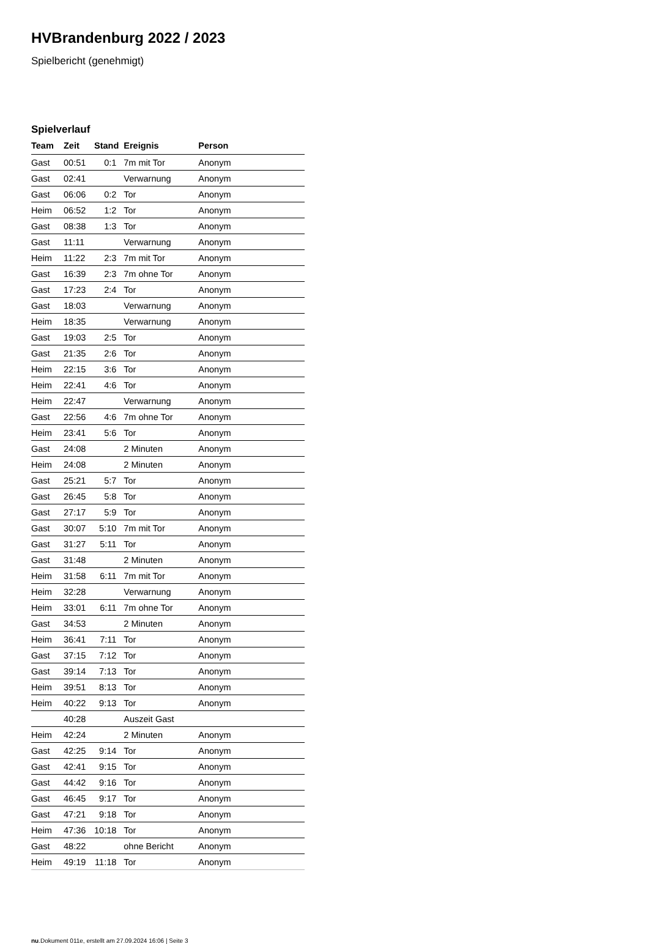HVBrandenburg 2022 / 2023
Spielbericht (genehmigt)
Spielverlauf
| Team | Zeit | Stand | Ereignis | Person |
| --- | --- | --- | --- | --- |
| Gast | 00:51 | 0:1 | 7m mit Tor | Anonym |
| Gast | 02:41 | | Verwarnung | Anonym |
| Gast | 06:06 | 0:2 | Tor | Anonym |
| Heim | 06:52 | 1:2 | Tor | Anonym |
| Gast | 08:38 | 1:3 | Tor | Anonym |
| Gast | 11:11 | | Verwarnung | Anonym |
| Heim | 11:22 | 2:3 | 7m mit Tor | Anonym |
| Gast | 16:39 | 2:3 | 7m ohne Tor | Anonym |
| Gast | 17:23 | 2:4 | Tor | Anonym |
| Gast | 18:03 | | Verwarnung | Anonym |
| Heim | 18:35 | | Verwarnung | Anonym |
| Gast | 19:03 | 2:5 | Tor | Anonym |
| Gast | 21:35 | 2:6 | Tor | Anonym |
| Heim | 22:15 | 3:6 | Tor | Anonym |
| Heim | 22:41 | 4:6 | Tor | Anonym |
| Heim | 22:47 | | Verwarnung | Anonym |
| Gast | 22:56 | 4:6 | 7m ohne Tor | Anonym |
| Heim | 23:41 | 5:6 | Tor | Anonym |
| Gast | 24:08 | | 2 Minuten | Anonym |
| Heim | 24:08 | | 2 Minuten | Anonym |
| Gast | 25:21 | 5:7 | Tor | Anonym |
| Gast | 26:45 | 5:8 | Tor | Anonym |
| Gast | 27:17 | 5:9 | Tor | Anonym |
| Gast | 30:07 | 5:10 | 7m mit Tor | Anonym |
| Gast | 31:27 | 5:11 | Tor | Anonym |
| Gast | 31:48 | | 2 Minuten | Anonym |
| Heim | 31:58 | 6:11 | 7m mit Tor | Anonym |
| Heim | 32:28 | | Verwarnung | Anonym |
| Heim | 33:01 | 6:11 | 7m ohne Tor | Anonym |
| Gast | 34:53 | | 2 Minuten | Anonym |
| Heim | 36:41 | 7:11 | Tor | Anonym |
| Gast | 37:15 | 7:12 | Tor | Anonym |
| Gast | 39:14 | 7:13 | Tor | Anonym |
| Heim | 39:51 | 8:13 | Tor | Anonym |
| Heim | 40:22 | 9:13 | Tor | Anonym |
| | 40:28 | | Auszeit Gast | |
| Heim | 42:24 | | 2 Minuten | Anonym |
| Gast | 42:25 | 9:14 | Tor | Anonym |
| Gast | 42:41 | 9:15 | Tor | Anonym |
| Gast | 44:42 | 9:16 | Tor | Anonym |
| Gast | 46:45 | 9:17 | Tor | Anonym |
| Gast | 47:21 | 9:18 | Tor | Anonym |
| Heim | 47:36 | 10:18 | Tor | Anonym |
| Gast | 48:22 | | ohne Bericht | Anonym |
| Heim | 49:19 | 11:18 | Tor | Anonym |
nu.Dokument 011e, erstellt am 27.09.2024 16:06 | Seite 3